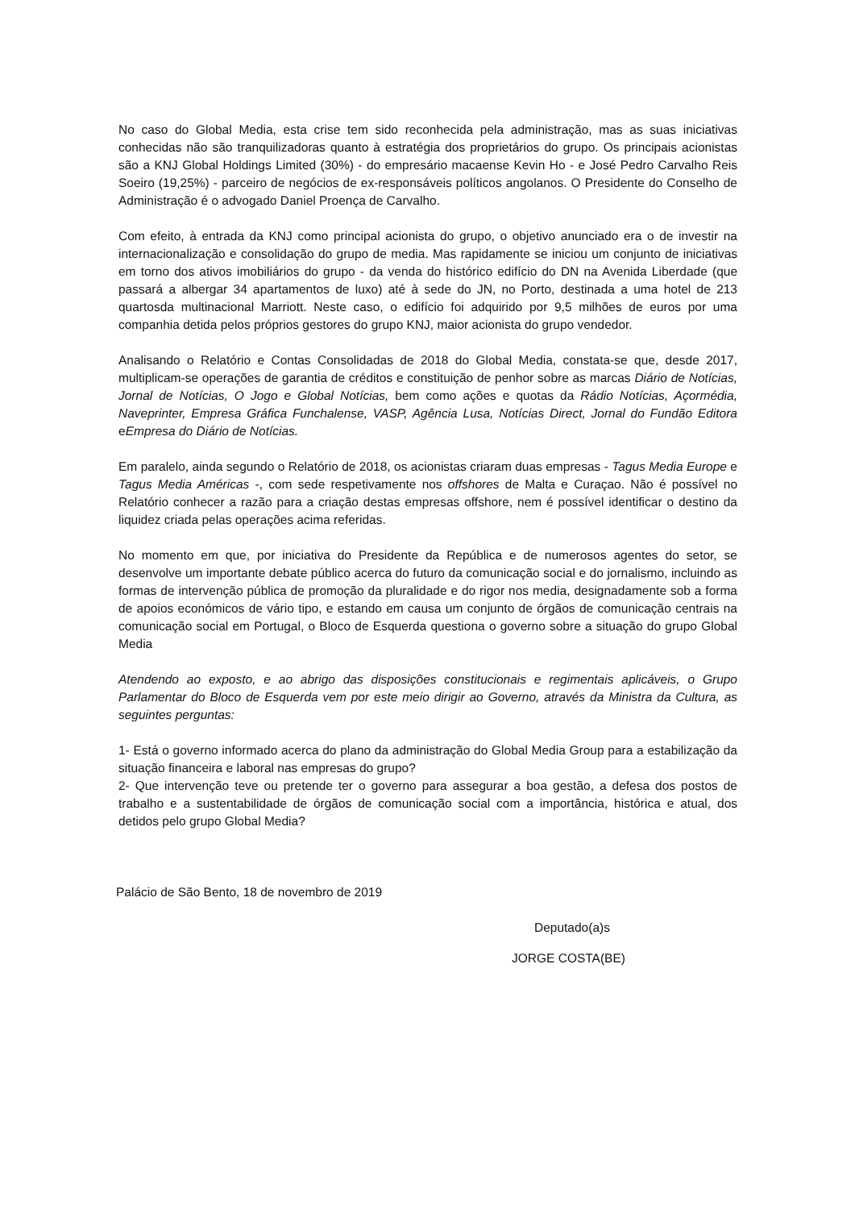No caso do Global Media, esta crise tem sido reconhecida pela administração, mas as suas iniciativas conhecidas não são tranquilizadoras quanto à estratégia dos proprietários do grupo. Os principais acionistas são a KNJ Global Holdings Limited (30%) - do empresário macaense Kevin Ho - e José Pedro Carvalho Reis Soeiro (19,25%) - parceiro de negócios de ex-responsáveis políticos angolanos. O Presidente do Conselho de Administração é o advogado Daniel Proença de Carvalho.
Com efeito, à entrada da KNJ como principal acionista do grupo, o objetivo anunciado era o de investir na internacionalização e consolidação do grupo de media. Mas rapidamente se iniciou um conjunto de iniciativas em torno dos ativos imobiliários do grupo - da venda do histórico edifício do DN na Avenida Liberdade (que passará a albergar 34 apartamentos de luxo) até à sede do JN, no Porto, destinada a uma hotel de 213 quartosda multinacional Marriott. Neste caso, o edifício foi adquirido por 9,5 milhões de euros por uma companhia detida pelos próprios gestores do grupo KNJ, maior acionista do grupo vendedor.
Analisando o Relatório e Contas Consolidadas de 2018 do Global Media, constata-se que, desde 2017, multiplicam-se operações de garantia de créditos e constituição de penhor sobre as marcas Diário de Notícias, Jornal de Notícias, O Jogo e Global Notícias, bem como ações e quotas da Rádio Notícias, Açormédia, Naveprinter, Empresa Gráfica Funchalense, VASP, Agência Lusa, Notícias Direct, Jornal do Fundão Editora eEmpresa do Diário de Notícias.
Em paralelo, ainda segundo o Relatório de 2018, os acionistas criaram duas empresas - Tagus Media Europe e Tagus Media Américas -, com sede respetivamente nos offshores de Malta e Curaçao. Não é possível no Relatório conhecer a razão para a criação destas empresas offshore, nem é possível identificar o destino da liquidez criada pelas operações acima referidas.
No momento em que, por iniciativa do Presidente da República e de numerosos agentes do setor, se desenvolve um importante debate público acerca do futuro da comunicação social e do jornalismo, incluindo as formas de intervenção pública de promoção da pluralidade e do rigor nos media, designadamente sob a forma de apoios económicos de vário tipo, e estando em causa um conjunto de órgãos de comunicação centrais na comunicação social em Portugal, o Bloco de Esquerda questiona o governo sobre a situação do grupo Global Media
Atendendo ao exposto, e ao abrigo das disposições constitucionais e regimentais aplicáveis, o Grupo Parlamentar do Bloco de Esquerda vem por este meio dirigir ao Governo, através da Ministra da Cultura, as seguintes perguntas:
1- Está o governo informado acerca do plano da administração do Global Media Group para a estabilização da situação financeira e laboral nas empresas do grupo?
2- Que intervenção teve ou pretende ter o governo para assegurar a boa gestão, a defesa dos postos de trabalho e a sustentabilidade de órgãos de comunicação social com a importância, histórica e atual, dos detidos pelo grupo Global Media?
Palácio de São Bento, 18 de novembro de 2019
Deputado(a)s
JORGE COSTA(BE)